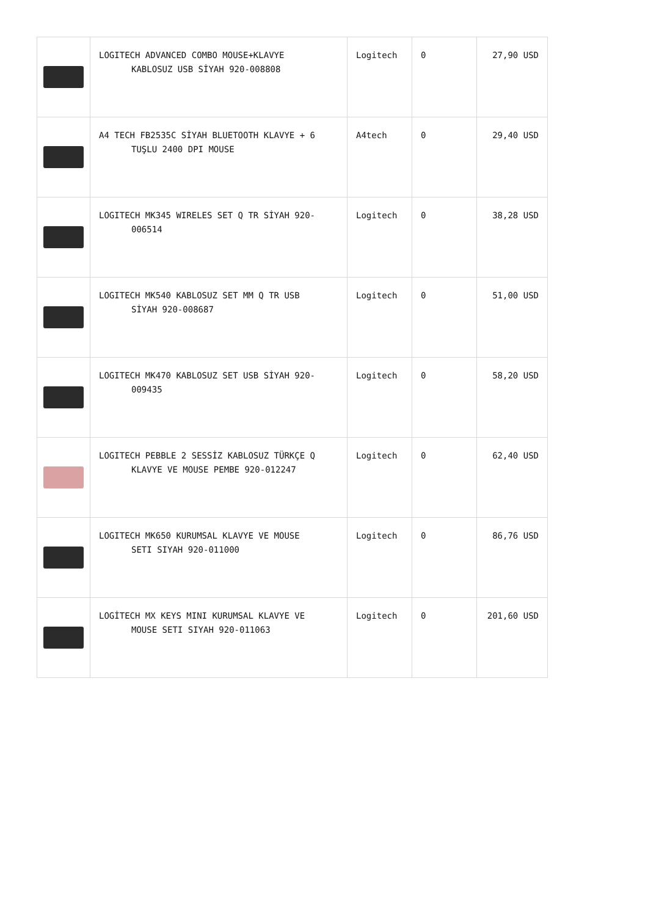| | LOGITECH ADVANCED COMBO MOUSE+KLAVYE KABLOSUZ USB SİYAH 920-008808 | Logitech | 0 | 27,90 USD |
| | A4 TECH FB2535C SİYAH BLUETOOTH KLAVYE + 6 TUŞLU 2400 DPI MOUSE | A4tech | 0 | 29,40 USD |
| | LOGITECH MK345 WIRELES SET Q TR SİYAH 920- 006514 | Logitech | 0 | 38,28 USD |
| | LOGITECH MK540 KABLOSUZ SET MM Q TR USB SİYAH 920-008687 | Logitech | 0 | 51,00 USD |
| | LOGITECH MK470 KABLOSUZ SET USB SİYAH 920- 009435 | Logitech | 0 | 58,20 USD |
| | LOGITECH PEBBLE 2 SESSİZ KABLOSUZ TÜRKÇE Q KLAVYE VE MOUSE PEMBE 920-012247 | Logitech | 0 | 62,40 USD |
| | LOGITECH MK650 KURUMSAL KLAVYE VE MOUSE SETI SIYAH 920-011000 | Logitech | 0 | 86,76 USD |
| | LOGİTECH MX KEYS MINI KURUMSAL KLAVYE VE MOUSE SETI SIYAH 920-011063 | Logitech | 0 | 201,60 USD |